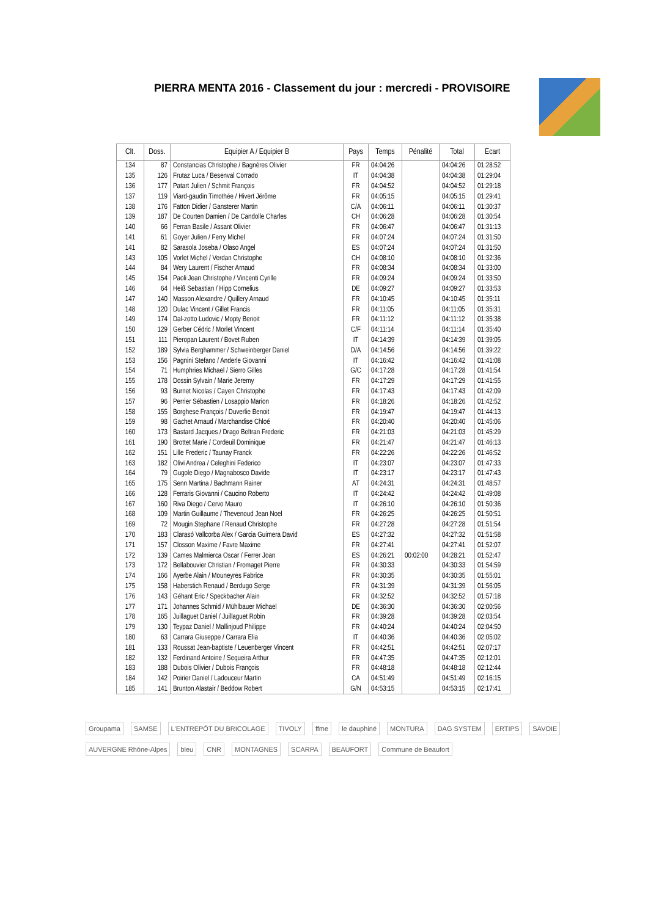PIERRA MENTA 2016 - Classement du jour : mercredi - PROVISOIRE
| Clt. | Doss. | Equipier A / Equipier B | Pays | Temps | Pénalité | Total | Ecart |
| --- | --- | --- | --- | --- | --- | --- | --- |
| 134 | 87 | Constancias Christophe / Bagnères Olivier | FR | 04:04:26 | | 04:04:26 | 01:28:52 |
| 135 | 126 | Frutaz Luca / Besenval Corrado | IT | 04:04:38 | | 04:04:38 | 01:29:04 |
| 136 | 177 | Patart Julien / Schmit François | FR | 04:04:52 | | 04:04:52 | 01:29:18 |
| 137 | 119 | Viard-gaudin Timothée / Hivert Jérôme | FR | 04:05:15 | | 04:05:15 | 01:29:41 |
| 138 | 176 | Fatton Didier / Gansterer Martin | C/A | 04:06:11 | | 04:06:11 | 01:30:37 |
| 139 | 187 | De Courten Damien / De Candolle Charles | CH | 04:06:28 | | 04:06:28 | 01:30:54 |
| 140 | 66 | Ferran Basile / Assant Olivier | FR | 04:06:47 | | 04:06:47 | 01:31:13 |
| 141 | 61 | Goyer Julien / Ferry Michel | FR | 04:07:24 | | 04:07:24 | 01:31:50 |
| 141 | 82 | Sarasola Joseba / Olaso Angel | ES | 04:07:24 | | 04:07:24 | 01:31:50 |
| 143 | 105 | Vorlet Michel / Verdan Christophe | CH | 04:08:10 | | 04:08:10 | 01:32:36 |
| 144 | 84 | Wery Laurent / Fischer Arnaud | FR | 04:08:34 | | 04:08:34 | 01:33:00 |
| 145 | 154 | Paoli Jean Christophe / Vincenti Cyrille | FR | 04:09:24 | | 04:09:24 | 01:33:50 |
| 146 | 64 | Heiß Sebastian / Hipp Cornelius | DE | 04:09:27 | | 04:09:27 | 01:33:53 |
| 147 | 140 | Masson Alexandre / Quillery Arnaud | FR | 04:10:45 | | 04:10:45 | 01:35:11 |
| 148 | 120 | Dulac Vincent / Gillet Francis | FR | 04:11:05 | | 04:11:05 | 01:35:31 |
| 149 | 174 | Dal-zotto Ludovic / Mopty Benoit | FR | 04:11:12 | | 04:11:12 | 01:35:38 |
| 150 | 129 | Gerber Cédric / Morlet Vincent | C/F | 04:11:14 | | 04:11:14 | 01:35:40 |
| 151 | 111 | Pieropan Laurent / Bovet Ruben | IT | 04:14:39 | | 04:14:39 | 01:39:05 |
| 152 | 189 | Sylvia Berghammer / Schweinberger Daniel | D/A | 04:14:56 | | 04:14:56 | 01:39:22 |
| 153 | 156 | Pagnini Stefano / Anderle Giovanni | IT | 04:16:42 | | 04:16:42 | 01:41:08 |
| 154 | 71 | Humphries Michael / Sierro Gilles | G/C | 04:17:28 | | 04:17:28 | 01:41:54 |
| 155 | 178 | Dossin Sylvain / Marie Jeremy | FR | 04:17:29 | | 04:17:29 | 01:41:55 |
| 156 | 93 | Burnet Nicolas / Cayen Christophe | FR | 04:17:43 | | 04:17:43 | 01:42:09 |
| 157 | 96 | Perrier Sébastien / Losappio Marion | FR | 04:18:26 | | 04:18:26 | 01:42:52 |
| 158 | 155 | Borghese François / Duverlie Benoit | FR | 04:19:47 | | 04:19:47 | 01:44:13 |
| 159 | 98 | Gachet Arnaud / Marchandise Chloé | FR | 04:20:40 | | 04:20:40 | 01:45:06 |
| 160 | 173 | Bastard Jacques / Drago Beltran Frederic | FR | 04:21:03 | | 04:21:03 | 01:45:29 |
| 161 | 190 | Brottet Marie / Cordeuil Dominique | FR | 04:21:47 | | 04:21:47 | 01:46:13 |
| 162 | 151 | Lille Frederic / Taunay Franck | FR | 04:22:26 | | 04:22:26 | 01:46:52 |
| 163 | 182 | Olivi Andrea / Celeghini Federico | IT | 04:23:07 | | 04:23:07 | 01:47:33 |
| 164 | 79 | Gugole Diego / Magnabosco Davide | IT | 04:23:17 | | 04:23:17 | 01:47:43 |
| 165 | 175 | Senn Martina / Bachmann Rainer | AT | 04:24:31 | | 04:24:31 | 01:48:57 |
| 166 | 128 | Ferraris Giovanni / Caucino Roberto | IT | 04:24:42 | | 04:24:42 | 01:49:08 |
| 167 | 160 | Riva Diego / Cervo Mauro | IT | 04:26:10 | | 04:26:10 | 01:50:36 |
| 168 | 109 | Martin Guillaume / Thevenoud Jean Noel | FR | 04:26:25 | | 04:26:25 | 01:50:51 |
| 169 | 72 | Mougin Stephane / Renaud Christophe | FR | 04:27:28 | | 04:27:28 | 01:51:54 |
| 170 | 183 | Clarasó Vallcorba Alex / Garcia Guimera David | ES | 04:27:32 | | 04:27:32 | 01:51:58 |
| 171 | 157 | Closson Maxime / Favre Maxime | FR | 04:27:41 | | 04:27:41 | 01:52:07 |
| 172 | 139 | Cames Malmierca Oscar / Ferrer Joan | ES | 04:26:21 | 00:02:00 | 04:28:21 | 01:52:47 |
| 173 | 172 | Bellabouvier Christian / Fromaget Pierre | FR | 04:30:33 | | 04:30:33 | 01:54:59 |
| 174 | 166 | Ayerbe Alain / Mouneyres Fabrice | FR | 04:30:35 | | 04:30:35 | 01:55:01 |
| 175 | 158 | Haberstich Renaud / Berdugo Serge | FR | 04:31:39 | | 04:31:39 | 01:56:05 |
| 176 | 143 | Géhant Eric / Speckbacher Alain | FR | 04:32:52 | | 04:32:52 | 01:57:18 |
| 177 | 171 | Johannes Schmid / Mühlbauer Michael | DE | 04:36:30 | | 04:36:30 | 02:00:56 |
| 178 | 165 | Juillaguet Daniel / Juillaguet Robin | FR | 04:39:28 | | 04:39:28 | 02:03:54 |
| 179 | 130 | Teypaz Daniel / Mallinjoud Philippe | FR | 04:40:24 | | 04:40:24 | 02:04:50 |
| 180 | 63 | Carrara Giuseppe / Carrara Elia | IT | 04:40:36 | | 04:40:36 | 02:05:02 |
| 181 | 133 | Roussat Jean-baptiste / Leuenberger Vincent | FR | 04:42:51 | | 04:42:51 | 02:07:17 |
| 182 | 132 | Ferdinand Antoine / Sequeira Arthur | FR | 04:47:35 | | 04:47:35 | 02:12:01 |
| 183 | 188 | Dubois Olivier / Dubois François | FR | 04:48:18 | | 04:48:18 | 02:12:44 |
| 184 | 142 | Poirier Daniel / Ladouceur Martin | CA | 04:51:49 | | 04:51:49 | 02:16:15 |
| 185 | 141 | Brunton Alastair / Beddow Robert | G/N | 04:53:15 | | 04:53:15 | 02:17:41 |
Groupama SAMSE L'ENTREPÔT DU BRICOLAGE TIVOLY ffme le dauphiné MONTURA DAG SYSTEM ERTIPS SAVOIE AUVERGNE Rhône-Alpes bleu CNR MONTAGNES SCARPA BEAUFORT Commune de Beaufort